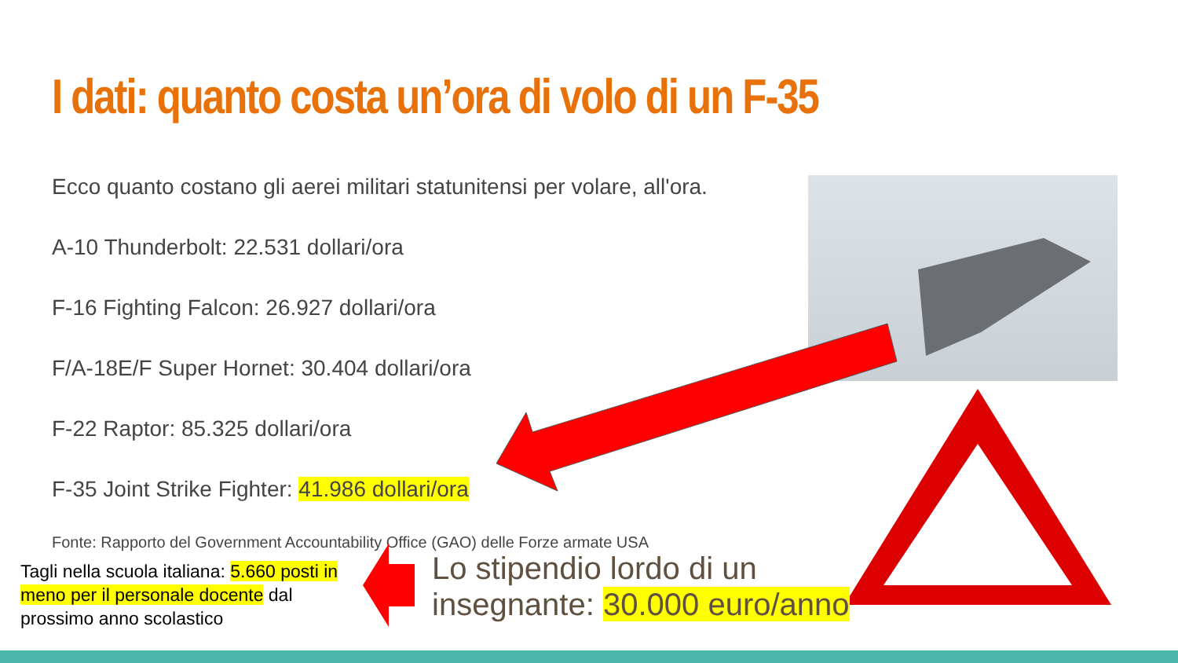I dati: quanto costa un’ora di volo di un F-35
Ecco quanto costano gli aerei militari statunitensi per volare, all'ora.
A-10 Thunderbolt: 22.531 dollari/ora
F-16 Fighting Falcon: 26.927 dollari/ora
F/A-18E/F Super Hornet: 30.404 dollari/ora
F-22 Raptor: 85.325 dollari/ora
F-35 Joint Strike Fighter: 41.986 dollari/ora
Fonte: Rapporto del Government Accountability Office (GAO) delle Forze armate USA
Tagli nella scuola italiana: 5.660 posti in meno per il personale docente dal prossimo anno scolastico
Lo stipendio lordo di un
insegnante: 30.000 euro/anno